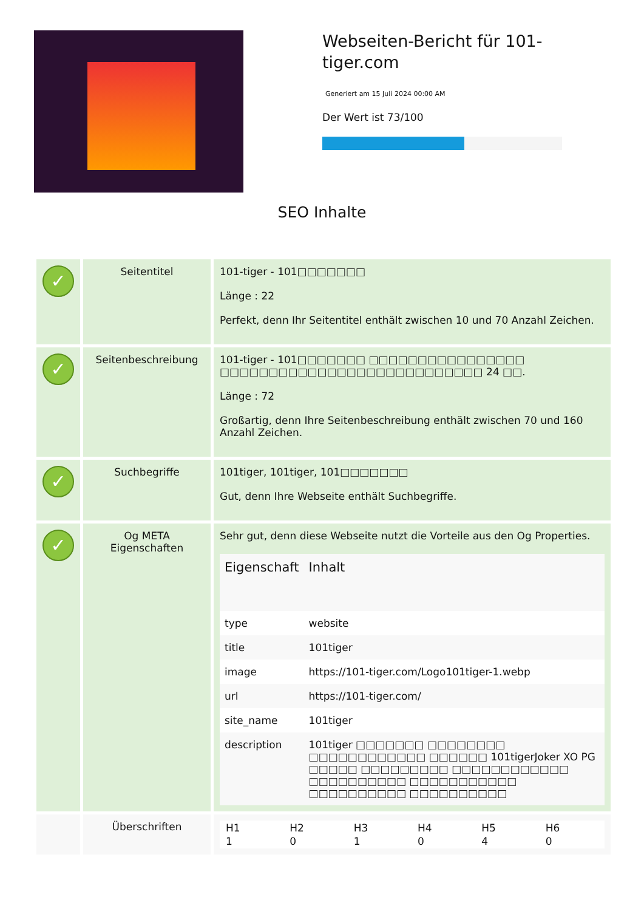Webseiten-Bericht für 101-tiger.com
Generiert am 15 Juli 2024 00:00 AM
Der Wert ist 73/100
SEO Inhalte
| ✓ | Seitentitel | 101-tiger - 101□□□□□□□ Länge : 22 Perfekt, denn Ihr Seitentitel enthält zwischen 10 und 70 Anzahl Zeichen. |
| ✓ | Seitenbeschreibung | 101-tiger - 101□□□□□□□ □□□□□□□□□□□□□□□□ □□□□□□□□□□□□□□□□□□□□□□□□□□□ 24 □□. Länge : 72 Großartig, denn Ihre Seitenbeschreibung enthält zwischen 70 und 160 Anzahl Zeichen. |
| ✓ | Suchbegriffe | 101tiger, 101tiger, 101□□□□□□□ Gut, denn Ihre Webseite enthält Suchbegriffe. |
| ✓ | Og META Eigenschaften | Sehr gut, denn diese Webseite nutzt die Vorteile aus den Og Properties. / Eigenschaft / Inhalt / / --- / --- / / type / website / / title / 101tiger / / image / https://101-tiger.com/Logo101tiger-1.webp / / url / https://101-tiger.com/ / / site_name / 101tiger / / description / 101tiger □□□□□□□ □□□□□□□□ □□□□□□□□□□□□ □□□□□□ 101tigerJoker XO PG □□□□□ □□□□□□□□□ □□□□□□□□□□□□ □□□□□□□□□□ □□□□□□□□□□□ □□□□□□□□□□ □□□□□□□□□□ / |
| | Überschriften | / H1 / H2 / H3 / H4 / H5 / H6 / / 1 / 0 / 1 / 0 / 4 / 0 / |